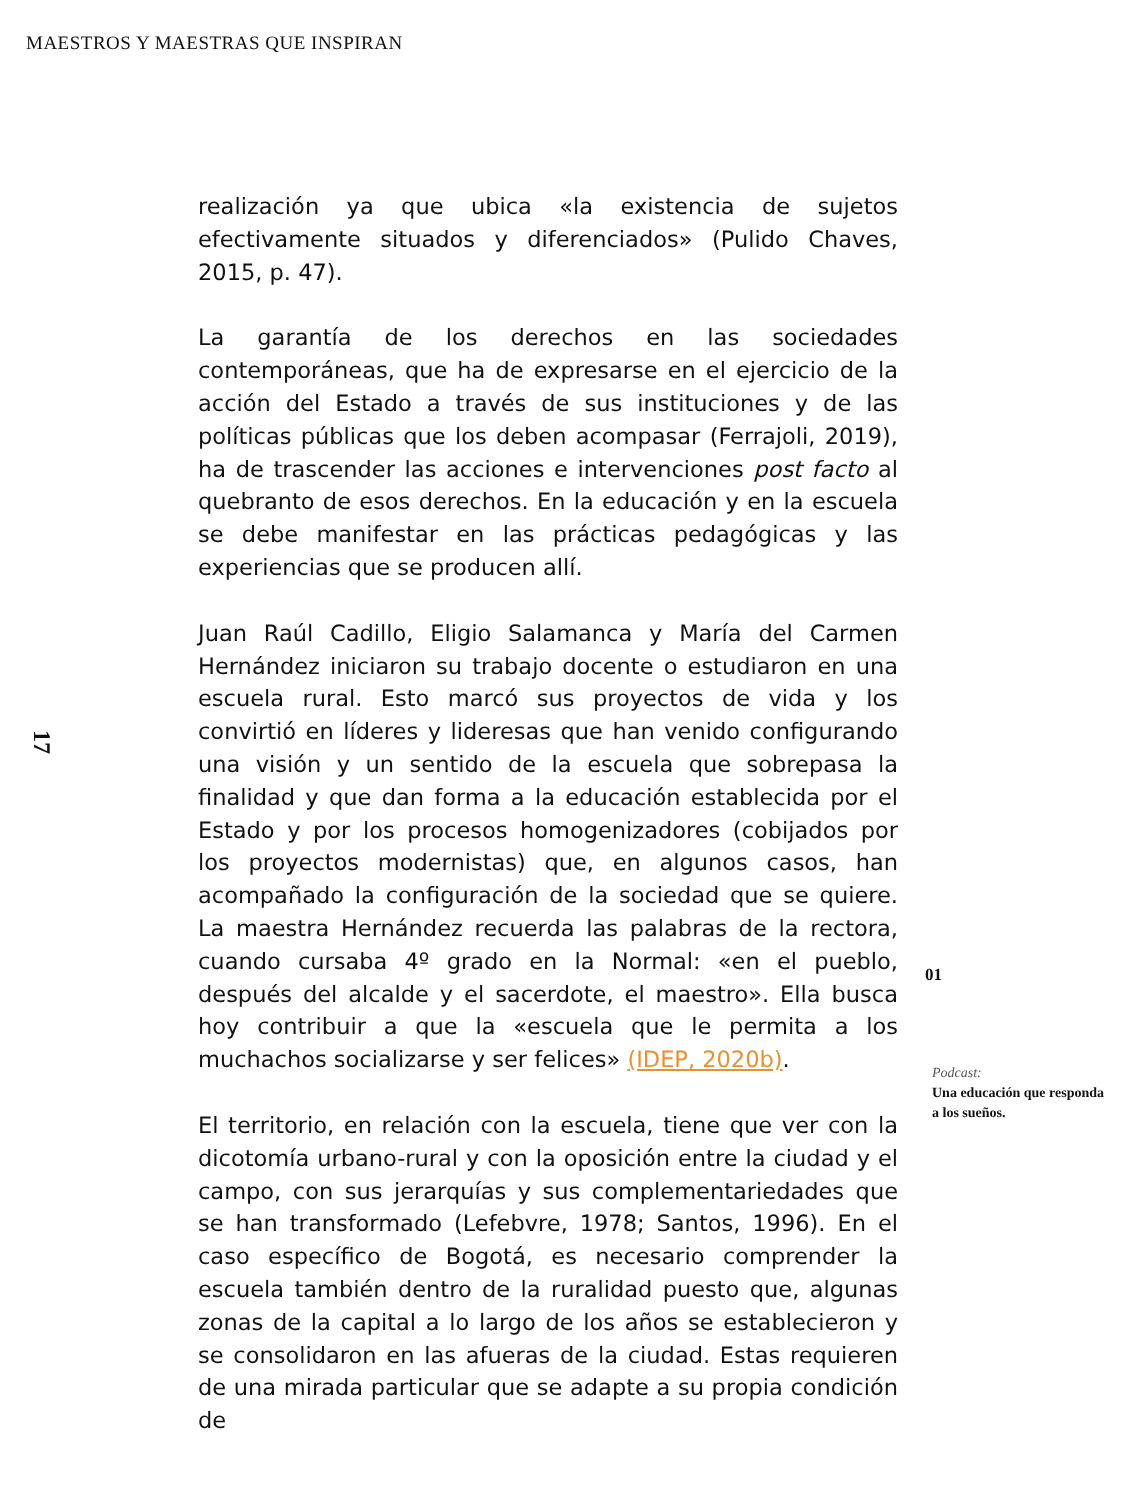MAESTROS Y MAESTRAS QUE INSPIRAN
17
realización ya que ubica «la existencia de sujetos efectivamente situados y diferenciados» (Pulido Chaves, 2015, p. 47).
La garantía de los derechos en las sociedades contemporáneas, que ha de expresarse en el ejercicio de la acción del Estado a través de sus instituciones y de las políticas públicas que los deben acompasar (Ferrajoli, 2019), ha de trascender las acciones e intervenciones post facto al quebranto de esos derechos. En la educación y en la escuela se debe manifestar en las prácticas pedagógicas y las experiencias que se producen allí.
Juan Raúl Cadillo, Eligio Salamanca y María del Carmen Hernández iniciaron su trabajo docente o estudiaron en una escuela rural. Esto marcó sus proyectos de vida y los convirtió en líderes y lideresas que han venido configurando una visión y un sentido de la escuela que sobrepasa la finalidad y que dan forma a la educación establecida por el Estado y por los procesos homogenizadores (cobijados por los proyectos modernistas) que, en algunos casos, han acompañado la configuración de la sociedad que se quiere. La maestra Hernández recuerda las palabras de la rectora, cuando cursaba 4º grado en la Normal: «en el pueblo, después del alcalde y el sacerdote, el maestro». Ella busca hoy contribuir a que la «escuela que le permita a los muchachos socializarse y ser felices» (IDEP, 2020b).
El territorio, en relación con la escuela, tiene que ver con la dicotomía urbano-rural y con la oposición entre la ciudad y el campo, con sus jerarquías y sus complementariedades que se han transformado (Lefebvre, 1978; Santos, 1996). En el caso específico de Bogotá, es necesario comprender la escuela también dentro de la ruralidad puesto que, algunas zonas de la capital a lo largo de los años se establecieron y se consolidaron en las afueras de la ciudad. Estas requieren de una mirada particular que se adapte a su propia condición de
01
Podcast:
Una educación que responda a los sueños.